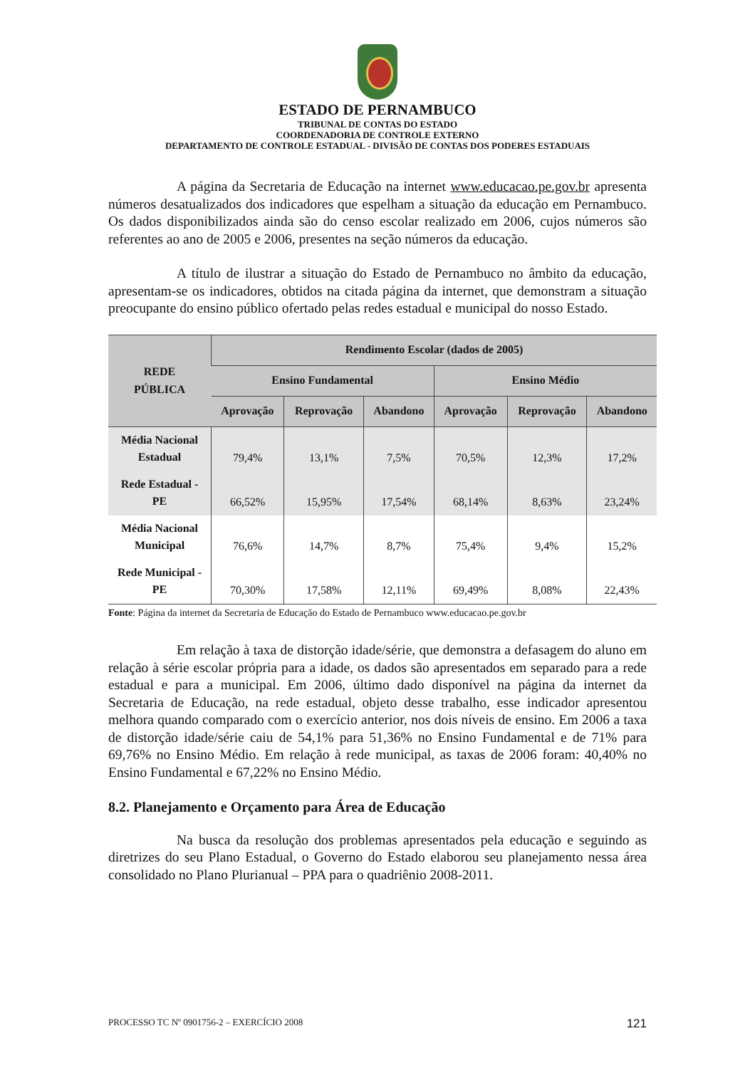ESTADO DE PERNAMBUCO
TRIBUNAL DE CONTAS DO ESTADO
COORDENADORIA DE CONTROLE EXTERNO
DEPARTAMENTO DE CONTROLE ESTADUAL - DIVISÃO DE CONTAS DOS PODERES ESTADUAIS
A página da Secretaria de Educação na internet www.educacao.pe.gov.br apresenta números desatualizados dos indicadores que espelham a situação da educação em Pernambuco. Os dados disponibilizados ainda são do censo escolar realizado em 2006, cujos números são referentes ao ano de 2005 e 2006, presentes na seção números da educação.
A título de ilustrar a situação do Estado de Pernambuco no âmbito da educação, apresentam-se os indicadores, obtidos na citada página da internet, que demonstram a situação preocupante do ensino público ofertado pelas redes estadual e municipal do nosso Estado.
| REDE PÚBLICA | Rendimento Escolar (dados de 2005) | | | | | |
| --- | --- | --- | --- | --- | --- | --- |
| | Ensino Fundamental | | | Ensino Médio | | |
| | Aprovação | Reprovação | Abandono | Aprovação | Reprovação | Abandono |
| Média Nacional Estadual | 79,4% | 13,1% | 7,5% | 70,5% | 12,3% | 17,2% |
| Rede Estadual - PE | 66,52% | 15,95% | 17,54% | 68,14% | 8,63% | 23,24% |
| Média Nacional Municipal | 76,6% | 14,7% | 8,7% | 75,4% | 9,4% | 15,2% |
| Rede Municipal - PE | 70,30% | 17,58% | 12,11% | 69,49% | 8,08% | 22,43% |
Fonte: Página da internet da Secretaria de Educação do Estado de Pernambuco www.educacao.pe.gov.br
Em relação à taxa de distorção idade/série, que demonstra a defasagem do aluno em relação à série escolar própria para a idade, os dados são apresentados em separado para a rede estadual e para a municipal. Em 2006, último dado disponível na página da internet da Secretaria de Educação, na rede estadual, objeto desse trabalho, esse indicador apresentou melhora quando comparado com o exercício anterior, nos dois níveis de ensino. Em 2006 a taxa de distorção idade/série caiu de 54,1% para 51,36% no Ensino Fundamental e de 71% para 69,76% no Ensino Médio. Em relação à rede municipal, as taxas de 2006 foram: 40,40% no Ensino Fundamental e 67,22% no Ensino Médio.
8.2. Planejamento e Orçamento para Área de Educação
Na busca da resolução dos problemas apresentados pela educação e seguindo as diretrizes do seu Plano Estadual, o Governo do Estado elaborou seu planejamento nessa área consolidado no Plano Plurianual – PPA para o quadriênio 2008-2011.
PROCESSO TC Nº 0901756-2 – EXERCÍCIO 2008 121